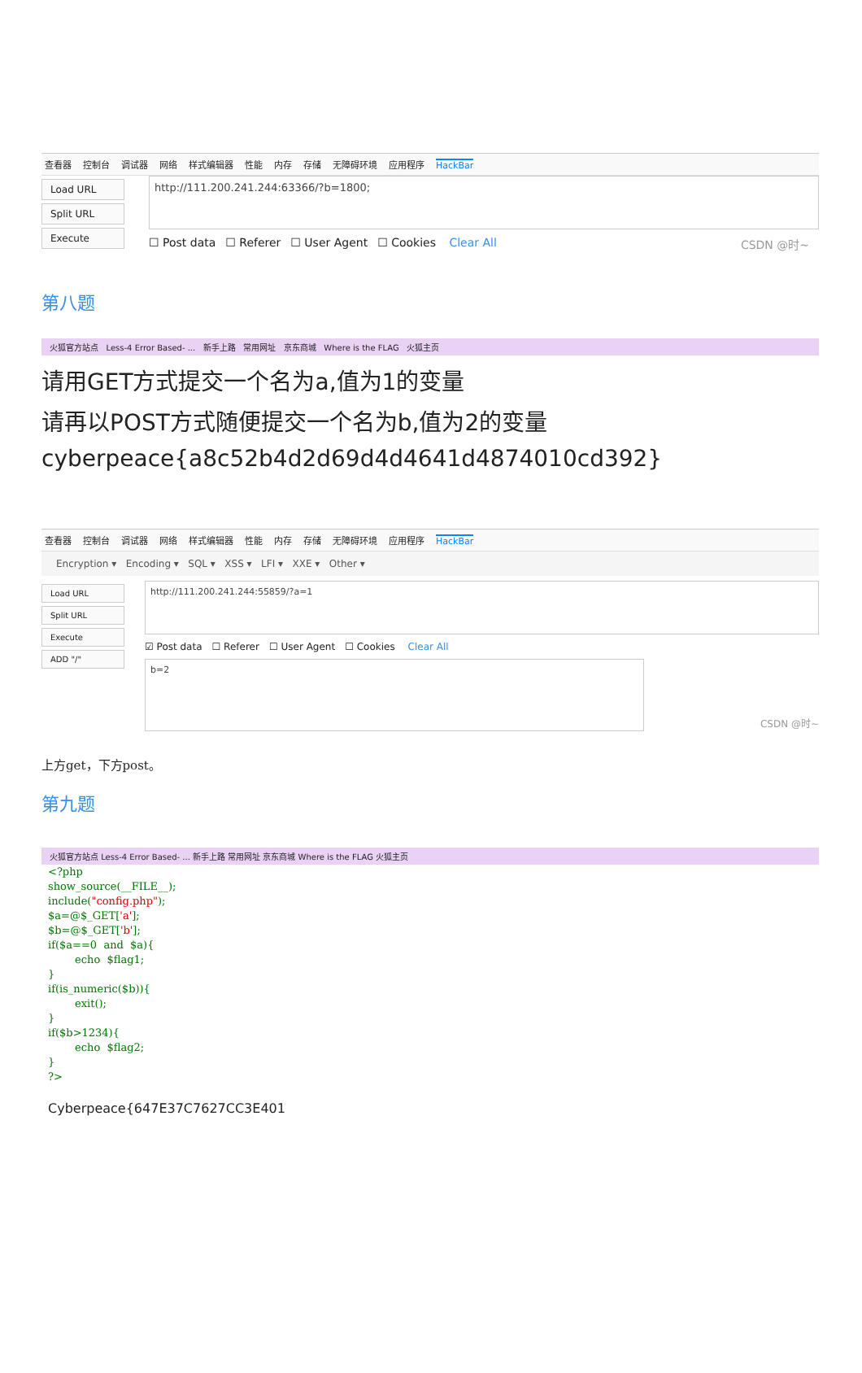查看器 控制台 调试器 网络 样式编辑器 性能 内存 存储 无障碍环境 应用程序 HackBar
Load URL
Split URL
Execute
http://111.200.241.244:63366/?b=1800;
☐ Post data ☐ Referer ☐ User Agent ☐ Cookies Clear All CSDN @时~
第八题
火狐官方站点 Less-4 Error Based- ... 新手上路 常用网址 京东商城 Where is the FLAG 火狐主页
请用GET方式提交一个名为a,值为1的变量
请再以POST方式随便提交一个名为b,值为2的变量
cyberpeace{a8c52b4d2d69d4d4641d4874010cd392}
查看器 控制台 调试器 网络 样式编辑器 性能 内存 存储 无障碍环境 应用程序 HackBar
Encryption ▾ Encoding ▾ SQL ▾ XSS ▾ LFI ▾ XXE ▾ Other ▾
Load URL
Split URL
Execute
ADD "/"
http://111.200.241.244:55859/?a=1
☑ Post data ☐ Referer ☐ User Agent ☐ Cookies Clear All
b=2
CSDN @时~
上方get，下方post。
第九题
火狐官方站点 Less-4 Error Based- ... 新手上路 常用网址 京东商城 Where is the FLAG 火狐主页
<?php show_source(__FILE__); include("config.php"); $a=@$_GET['a']; $b=@$_GET['b']; if($a==0 and $a){ echo $flag1; } if(is_numeric($b)){ exit(); } if($b>1234){ echo $flag2; } ?>
Cyberpeace{647E37C7627CC3E401